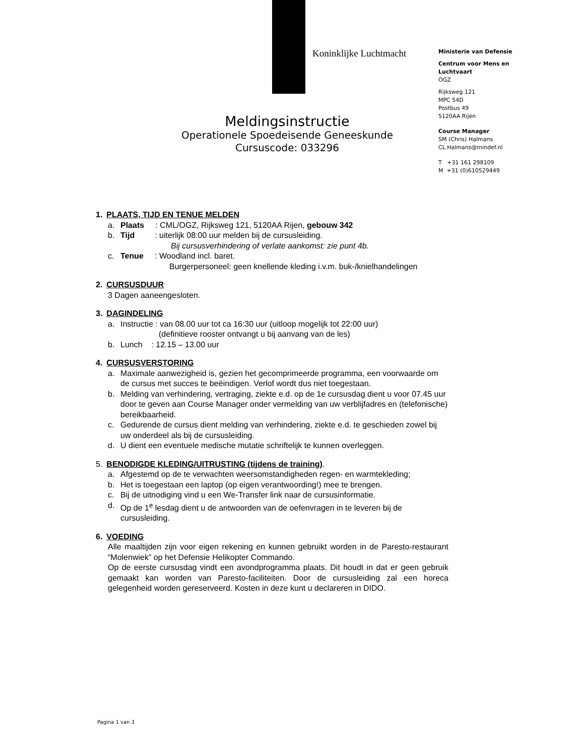Koninklijke Luchtmacht
Ministerie van Defensie
Centrum voor Mens en Luchtvaart
OGZ
Rijksweg 121
MPC 54D
Postbus 49
5120AA Rijen
Course Manager
SM (Chris) Halmans
CL.Halmans@mindef.nl
T +31 161 298109
M +31 (0)610529449
Meldingsinstructie
Operationele Spoedeisende Geneeskunde
Cursuscode: 033296
1. PLAATS, TIJD EN TENUE MELDEN
a. Plaats : CML/OGZ, Rijksweg 121, 5120AA Rijen, gebouw 342
b. Tijd : uiterlijk 08:00 uur melden bij de cursusleiding.
Bij cursusverhindering of verlate aankomst: zie punt 4b.
c. Tenue : Woodland incl. baret.
Burgerpersoneel: geen knellende kleding i.v.m. buk-/knielhandelingen
2. CURSUSDUUR
3 Dagen aaneengesloten.
3. DAGINDELING
a. Instructie : van 08.00 uur tot ca 16:30 uur (uitloop mogelijk tot 22:00 uur)
(definitieve rooster ontvangt u bij aanvang van de les)
b. Lunch : 12.15 – 13.00 uur
4. CURSUSVERSTORING
a. Maximale aanwezigheid is, gezien het gecomprimeerde programma, een voorwaarde om de cursus met succes te beëindigen. Verlof wordt dus niet toegestaan.
b. Melding van verhindering, vertraging, ziekte e.d. op de 1e cursusdag dient u voor 07.45 uur door te geven aan Course Manager onder vermelding van uw verblijfadres en (telefonische) bereikbaarheid.
c. Gedurende de cursus dient melding van verhindering, ziekte e.d. te geschieden zowel bij uw onderdeel als bij de cursusleiding.
d. U dient een eventuele medische mutatie schriftelijk te kunnen overleggen.
5. BENODIGDE KLEDING/UITRUSTING (tijdens de training).
a. Afgestemd op de te verwachten weersomstandigheden regen- en warmtekleding;
b. Het is toegestaan een laptop (op eigen verantwoording!) mee te brengen.
c. Bij de uitnodiging vind u een We-Transfer link naar de cursusinformatie.
d. Op de 1<sup>e</sup> lesdag dient u de antwoorden van de oefenvragen in te leveren bij de cursusleiding.
6. VOEDING
Alle maaltijden zijn voor eigen rekening en kunnen gebruikt worden in de Paresto-restaurant “Molenwiek” op het Defensie Helikopter Commando.
Op de eerste cursusdag vindt een avondprogramma plaats. Dit houdt in dat er geen gebruik gemaakt kan worden van Paresto-faciliteiten. Door de cursusleiding zal een horeca gelegenheid worden gereserveerd. Kosten in deze kunt u declareren in DIDO.
Pagina 1 van 3